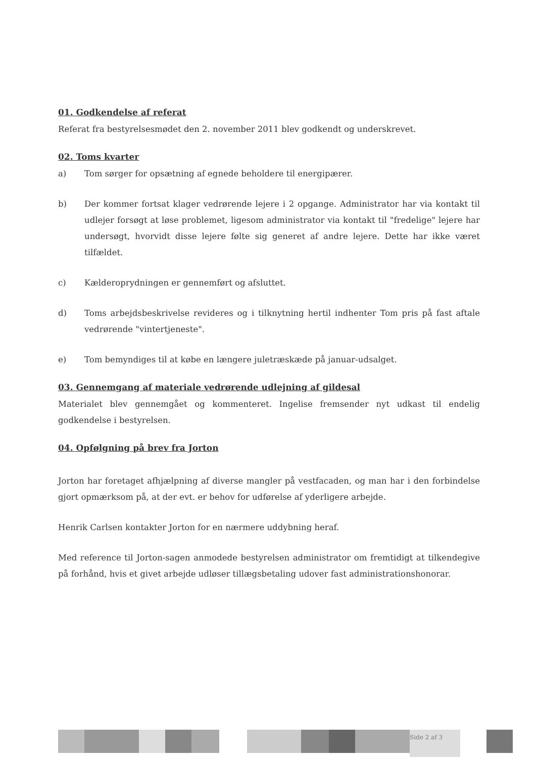01. Godkendelse af referat
Referat fra bestyrelsesmødet den 2. november 2011 blev godkendt og underskrevet.
02. Toms kvarter
a) Tom sørger for opsætning af egnede beholdere til energipærer.
b) Der kommer fortsat klager vedrørende lejere i 2 opgange. Administrator har via kontakt til udlejer forsøgt at løse problemet, ligesom administrator via kontakt til "fredelige" lejere har undersøgt, hvorvidt disse lejere følte sig generet af andre lejere. Dette har ikke været tilfældet.
c) Kælderoprydningen er gennemført og afsluttet.
d) Toms arbejdsbeskrivelse revideres og i tilknytning hertil indhenter Tom pris på fast aftale vedrørende "vintertjeneste".
e) Tom bemyndiges til at købe en længere juletræskæde på januar-udsalget.
03. Gennemgang af materiale vedrørende udlejning af gildesal
Materialet blev gennemgået og kommenteret. Ingelise fremsender nyt udkast til endelig godkendelse i bestyrelsen.
04. Opfølgning på brev fra Jorton
Jorton har foretaget afhjælpning af diverse mangler på vestfacaden, og man har i den forbindelse gjort opmærksom på, at der evt. er behov for udførelse af yderligere arbejde.
Henrik Carlsen kontakter Jorton for en nærmere uddybning heraf.
Med reference til Jorton-sagen anmodede bestyrelsen administrator om fremtidigt at tilkendegive på forhånd, hvis et givet arbejde udløser tillægsbetaling udover fast administrationshonorar.
Side 2 af 3